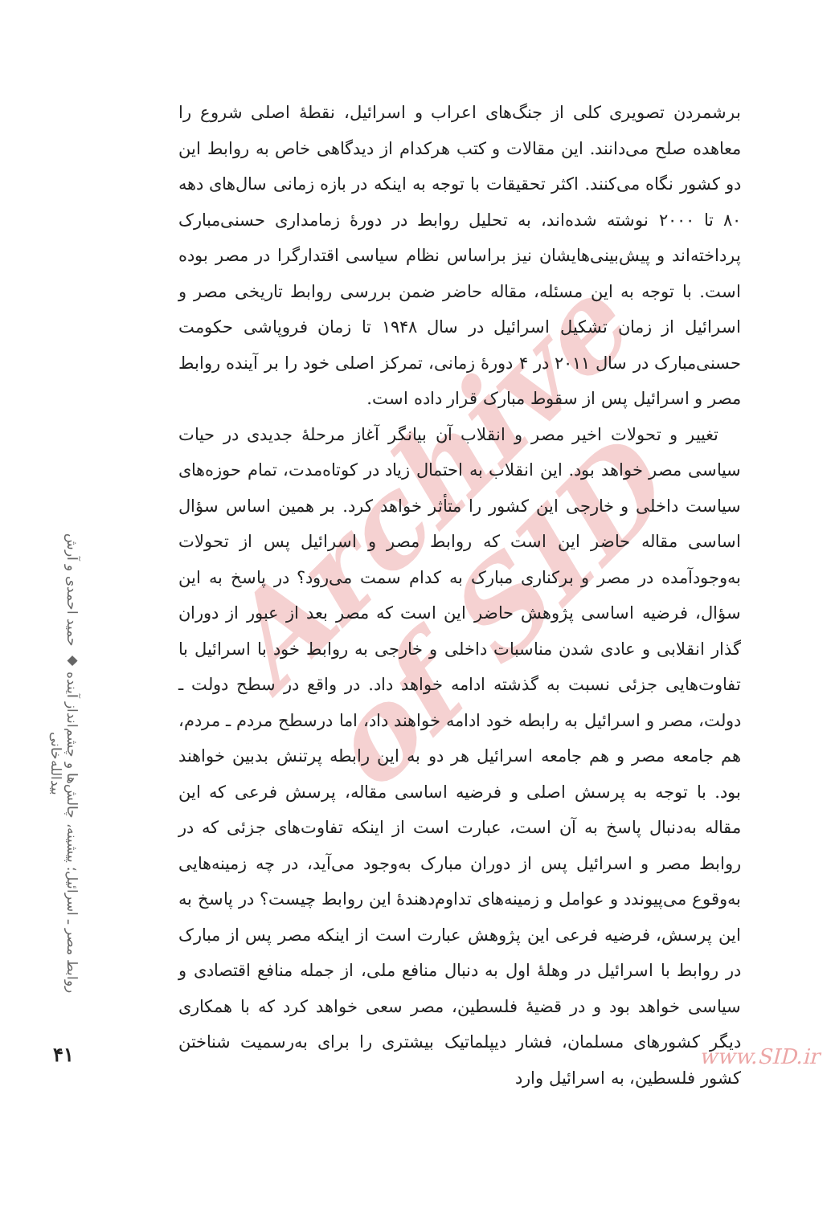Archive of SID
برشمردن تصویری کلی از جنگ‌های اعراب و اسرائیل، نقطهٔ اصلی شروع را معاهده صلح می‌دانند. این مقالات و کتب هرکدام از دیدگاهی خاص به روابط این دو کشور نگاه می‌کنند. اکثر تحقیقات با توجه به اینکه در بازه زمانی سال‌های دهه ۸۰ تا ۲۰۰۰ نوشته شده‌اند، به تحلیل روابط در دورهٔ زمامداری حسنی‌مبارک پرداخته‌اند و پیش‌بینی‌هایشان نیز براساس نظام سیاسی اقتدارگرا در مصر بوده است. با توجه به این مسئله، مقاله حاضر ضمن بررسی روابط تاریخی مصر و اسرائیل از زمان تشکیل اسرائیل در سال ۱۹۴۸ تا زمان فروپاشی حکومت حسنی‌مبارک در سال ۲۰۱۱ در ۴ دورهٔ زمانی، تمرکز اصلی خود را بر آینده روابط مصر و اسرائیل پس از سقوط مبارک قرار داده است.
تغییر و تحولات اخیر مصر و انقلاب آن بیانگر آغاز مرحلهٔ جدیدی در حیات سیاسی مصر خواهد بود. این انقلاب به احتمال زیاد در کوتاه‌مدت، تمام حوزه‌های سیاست داخلی و خارجی این کشور را متأثر خواهد کرد. بر همین اساس سؤال اساسی مقاله حاضر این است که روابط مصر و اسرائیل پس از تحولات به‌وجودآمده در مصر و برکناری مبارک به کدام سمت می‌رود؟ در پاسخ به این سؤال، فرضیه اساسی پژوهش حاضر این است که مصر بعد از عبور از دوران گذار انقلابی و عادی شدن مناسبات داخلی و خارجی به روابط خود با اسرائیل با تفاوت‌هایی جزئی نسبت به گذشته ادامه خواهد داد. در واقع در سطح دولت ـ دولت، مصر و اسرائیل به رابطه خود ادامه خواهند داد، اما درسطح مردم ـ مردم، هم جامعه مصر و هم جامعه اسرائیل هر دو به این رابطه پرتنش بدبین خواهند بود. با توجه به پرسش اصلی و فرضیه اساسی مقاله، پرسش فرعی که این مقاله به‌دنبال پاسخ به آن است، عبارت است از اینکه تفاوت‌های جزئی که در روابط مصر و اسرائیل پس از دوران مبارک به‌وجود می‌آید، در چه زمینه‌هایی به‌وقوع می‌پیوندد و عوامل و زمینه‌های تداوم‌دهندهٔ این روابط چیست؟ در پاسخ به این پرسش، فرضیه فرعی این پژوهش عبارت است از اینکه مصر پس از مبارک در روابط با اسرائیل در وهلهٔ اول به دنبال منافع ملی، از جمله منافع اقتصادی و سیاسی خواهد بود و در قضیهٔ فلسطین، مصر سعی خواهد کرد که با همکاری دیگر کشورهای مسلمان، فشار دیپلماتیک بیشتری را برای به‌رسمیت شناختن کشور فلسطین، به اسرائیل وارد
روابط مصر ـ اسرائیل؛ پیشینه، چالش‌ها و چشم‌انداز آینده ◆ حمید احمدی و آرش بیدالله‌خانی
۴۱ www.SID.ir